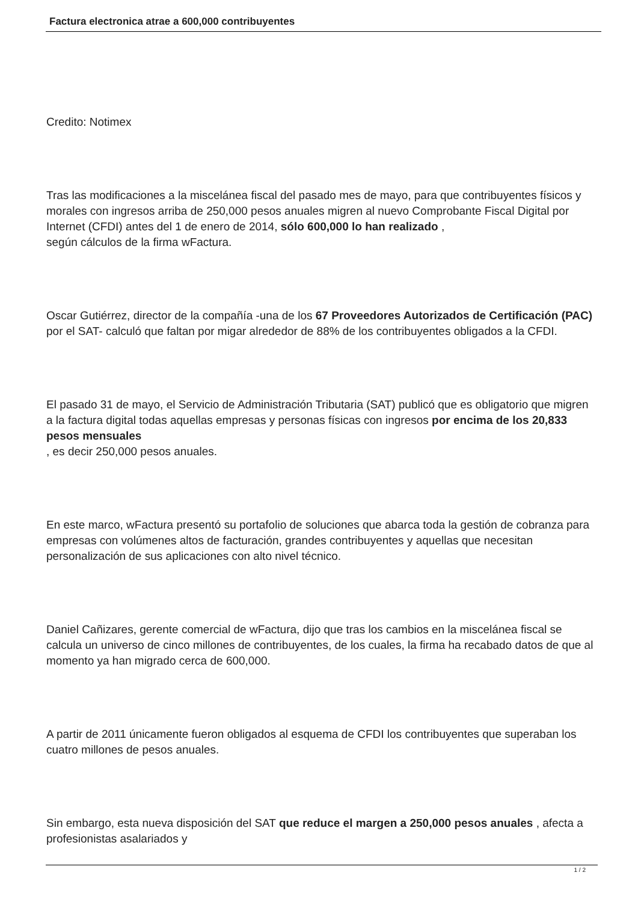Factura electronica atrae a 600,000 contribuyentes
Credito: Notimex
Tras las modificaciones a la miscelánea fiscal del pasado mes de mayo, para que contribuyentes físicos y morales con ingresos arriba de 250,000 pesos anuales migren al nuevo Comprobante Fiscal Digital por Internet (CFDI) antes del 1 de enero de 2014, sólo 600,000 lo han realizado ,
según cálculos de la firma wFactura.
Oscar Gutiérrez, director de la compañía -una de los 67 Proveedores Autorizados de Certificación (PAC) por el SAT- calculó que faltan por migar alrededor de 88% de los contribuyentes obligados a la CFDI.
El pasado 31 de mayo, el Servicio de Administración Tributaria (SAT) publicó que es obligatorio que migren a la factura digital todas aquellas empresas y personas físicas con ingresos por encima de los 20,833 pesos mensuales
, es decir 250,000 pesos anuales.
En este marco, wFactura presentó su portafolio de soluciones que abarca toda la gestión de cobranza para empresas con volúmenes altos de facturación, grandes contribuyentes y aquellas que necesitan personalización de sus aplicaciones con alto nivel técnico.
Daniel Cañizares, gerente comercial de wFactura, dijo que tras los cambios en la miscelánea fiscal se calcula un universo de cinco millones de contribuyentes, de los cuales, la firma ha recabado datos de que al momento ya han migrado cerca de 600,000.
A partir de 2011 únicamente fueron obligados al esquema de CFDI los contribuyentes que superaban los cuatro millones de pesos anuales.
Sin embargo, esta nueva disposición del SAT que reduce el margen a 250,000 pesos anuales , afecta a profesionistas asalariados y
1 / 2